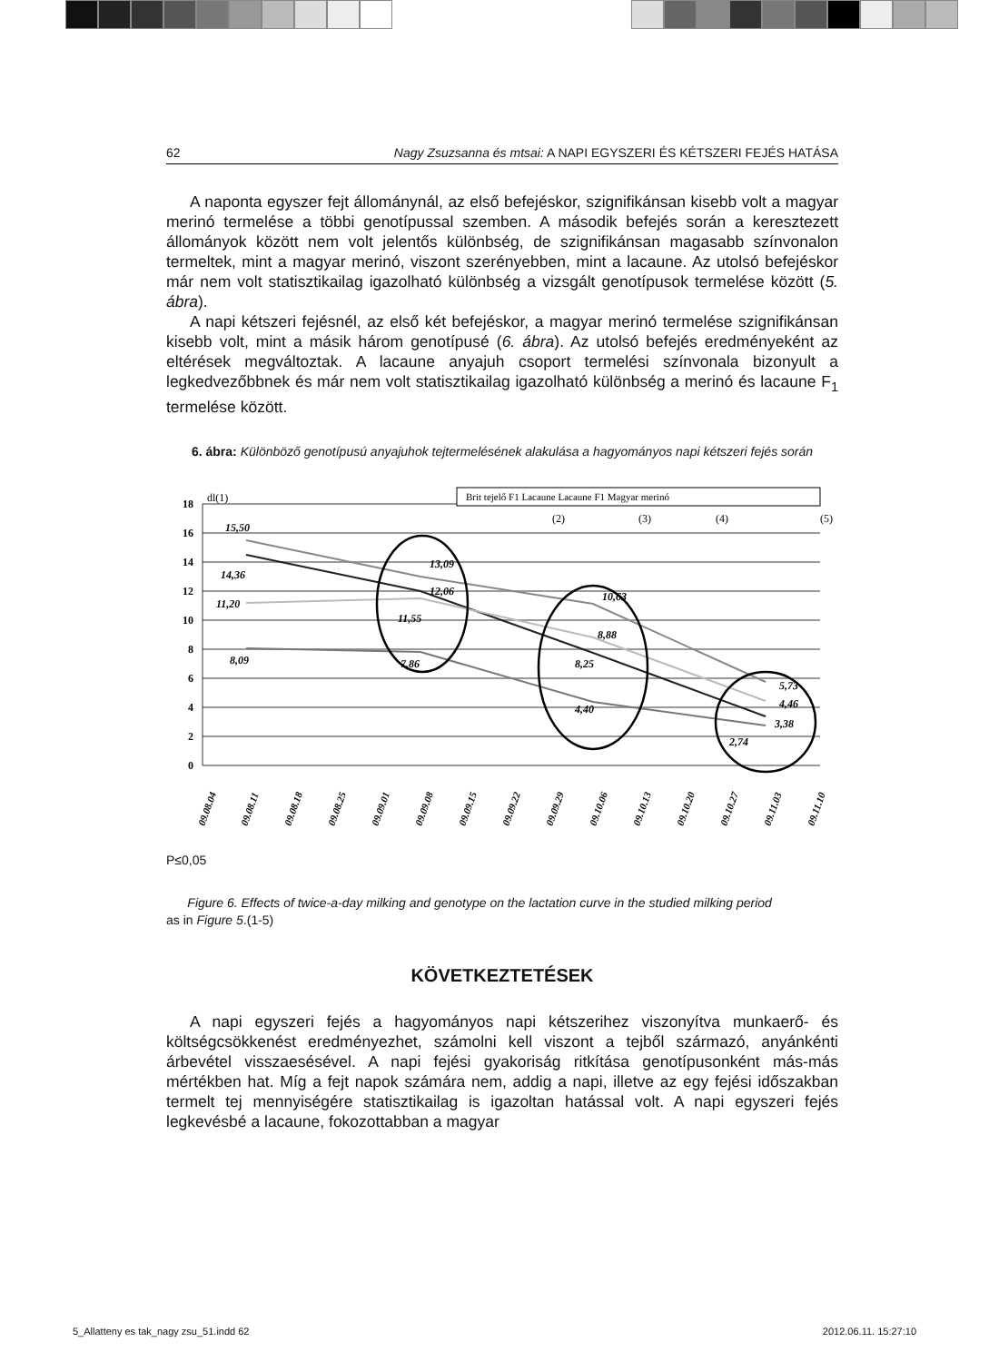62 Nagy Zsuzsanna és mtsai: A NAPI EGYSZERI ÉS KÉTSZERI FEJÉS HATÁSA
A naponta egyszer fejt állománynál, az első befejéskor, szignifikánsan kisebb volt a magyar merinó termelése a többi genotípussal szemben. A második befejés során a keresztezett állományok között nem volt jelentős különbség, de szignifikánsan magasabb színvonalon termeltek, mint a magyar merinó, viszont szerényebben, mint a lacaune. Az utolsó befejéskor már nem volt statisztikailag igazolható különbség a vizsgált genotípusok termelése között (5. ábra).
A napi kétszeri fejésnél, az első két befejéskor, a magyar merinó termelése szignifikánsan kisebb volt, mint a másik három genotípusé (6. ábra). Az utolsó befejés eredményeként az eltérések megváltoztak. A lacaune anyajuh csoport termelési színvonala bizonyult a legkedvezőbbnek és már nem volt statisztikailag igazolható különbség a merinó és lacaune F<sub>1</sub> termelése között.
6. ábra: Különböző genotípusú anyajuhok tejtermelésének alakulása a hagyományos napi kétszeri fejés során
18
16
14
12
10
8
6
4
2
0
dl(1)
Brit tejelő F1 Lacaune Lacaune F1 Magyar merinó
(2)
(3)
(4)
(5)
15,50
14,36
11,20
8,09
13,09
12,06
11,55
7,86
10,63
8,88
8,25
4,40
5,73
4,46
3,38
2,74
09.08.04
09.08.11
09.08.18
09.08.25
09.09.01
09.09.08
09.09.15
09.09.22
09.09.29
09.10.06
09.10.13
09.10.20
09.10.27
09.11.03
09.11.10
P≤0,05
Figure 6. Effects of twice-a-day milking and genotype on the lactation curve in the studied milking period
as in Figure 5.(1-5)
KÖVETKEZTETÉSEK
A napi egyszeri fejés a hagyományos napi kétszerihez viszonyítva munkaerő- és költségcsökkenést eredményezhet, számolni kell viszont a tejből származó, anyánkénti árbevétel visszaesésével. A napi fejési gyakoriság ritkítása genotípusonként más-más mértékben hat. Míg a fejt napok számára nem, addig a napi, illetve az egy fejési időszakban termelt tej mennyiségére statisztikailag is igazoltan hatással volt. A napi egyszeri fejés legkevésbé a lacaune, fokozottabban a magyar
5_Allatteny es tak_nagy zsu_51.indd 62 2012.06.11. 15:27:10